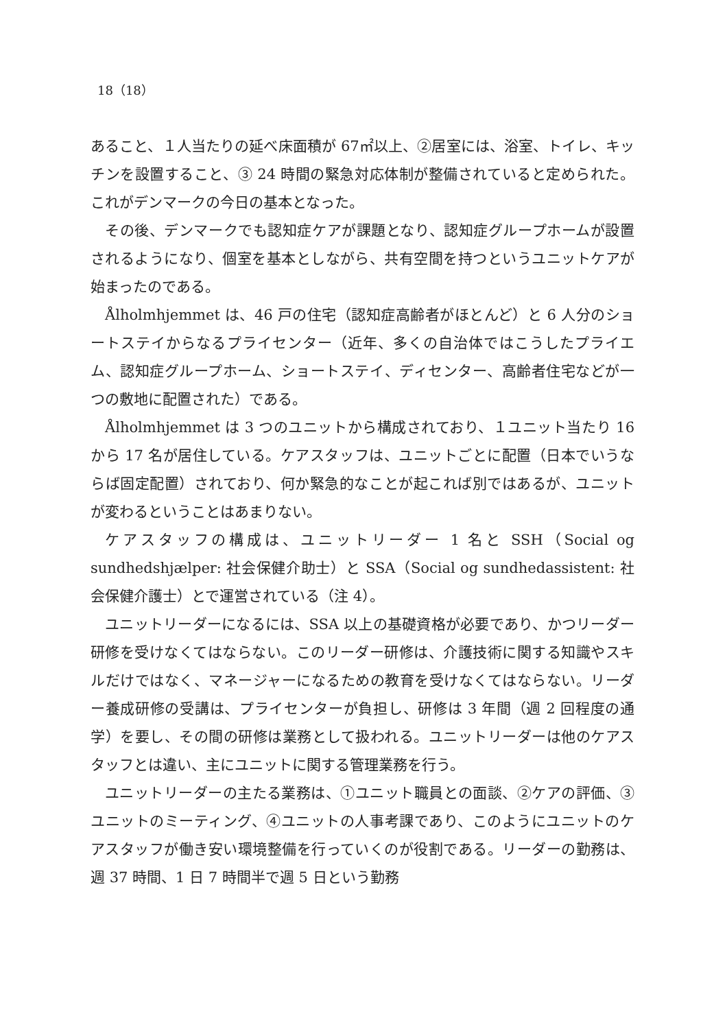18（18）
あること、１人当たりの延べ床面積が 67㎡以上、②居室には、浴室、トイレ、キッチンを設置すること、③ 24 時間の緊急対応体制が整備されていると定められた。これがデンマークの今日の基本となった。
その後、デンマークでも認知症ケアが課題となり、認知症グループホームが設置されるようになり、個室を基本としながら、共有空間を持つというユニットケアが始まったのである。
Ålholmhjemmet は、46 戸の住宅（認知症高齢者がほとんど）と 6 人分のショートステイからなるプライセンター（近年、多くの自治体ではこうしたプライエム、認知症グループホーム、ショートステイ、ディセンター、高齢者住宅などが一つの敷地に配置された）である。
Ålholmhjemmet は 3 つのユニットから構成されており、１ユニット当たり 16 から 17 名が居住している。ケアスタッフは、ユニットごとに配置（日本でいうならば固定配置）されており、何か緊急的なことが起これば別ではあるが、ユニットが変わるということはあまりない。
ケアスタッフの構成は、ユニットリーダー 1 名と SSH（Social og sundhedshjælper: 社会保健介助士）と SSA（Social og sundhedassistent: 社会保健介護士）とで運営されている（注 4）。
ユニットリーダーになるには、SSA 以上の基礎資格が必要であり、かつリーダー研修を受けなくてはならない。このリーダー研修は、介護技術に関する知識やスキルだけではなく、マネージャーになるための教育を受けなくてはならない。リーダー養成研修の受講は、プライセンターが負担し、研修は 3 年間（週 2 回程度の通学）を要し、その間の研修は業務として扱われる。ユニットリーダーは他のケアスタッフとは違い、主にユニットに関する管理業務を行う。
ユニットリーダーの主たる業務は、①ユニット職員との面談、②ケアの評価、③ユニットのミーティング、④ユニットの人事考課であり、このようにユニットのケアスタッフが働き安い環境整備を行っていくのが役割である。リーダーの勤務は、週 37 時間、1 日 7 時間半で週 5 日という勤務